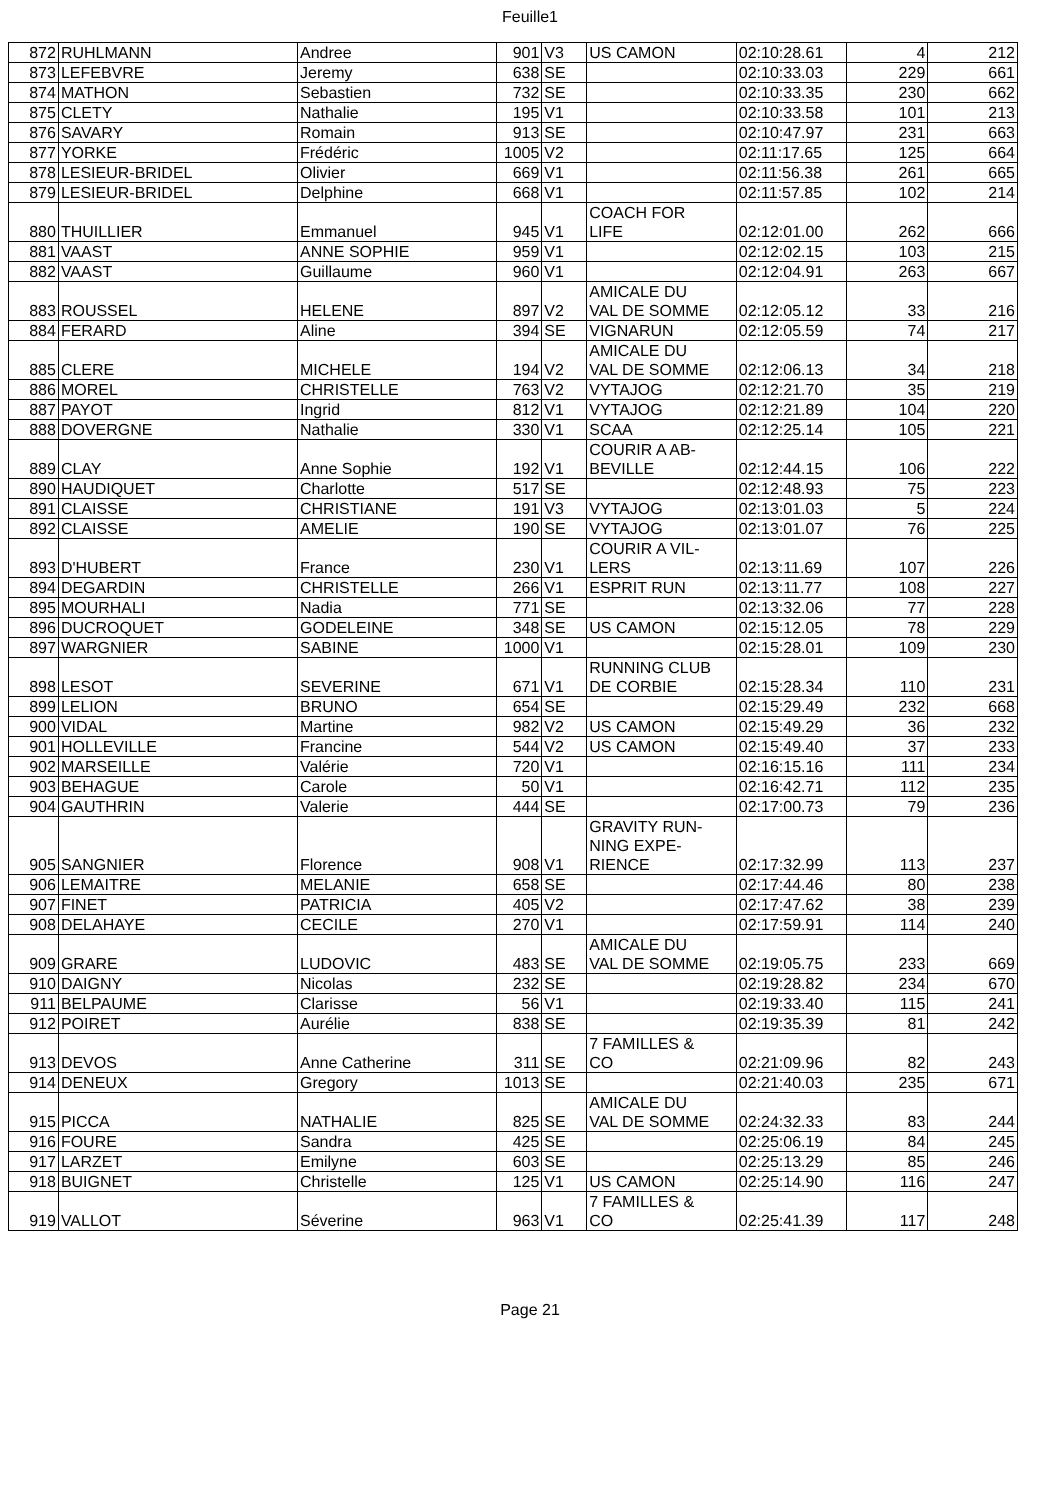Feuille1
| 872 | RUHLMANN | Andree | 901 | V3 | US CAMON | 02:10:28.61 | 4 | 212 |
| 873 | LEFEBVRE | Jeremy | 638 | SE | | 02:10:33.03 | 229 | 661 |
| 874 | MATHON | Sebastien | 732 | SE | | 02:10:33.35 | 230 | 662 |
| 875 | CLETY | Nathalie | 195 | V1 | | 02:10:33.58 | 101 | 213 |
| 876 | SAVARY | Romain | 913 | SE | | 02:10:47.97 | 231 | 663 |
| 877 | YORKE | Frédéric | 1005 | V2 | | 02:11:17.65 | 125 | 664 |
| 878 | LESIEUR-BRIDEL | Olivier | 669 | V1 | | 02:11:56.38 | 261 | 665 |
| 879 | LESIEUR-BRIDEL | Delphine | 668 | V1 | | 02:11:57.85 | 102 | 214 |
| 880 | THUILLIER | Emmanuel | 945 | V1 | COACH FOR LIFE | 02:12:01.00 | 262 | 666 |
| 881 | VAAST | ANNE SOPHIE | 959 | V1 | | 02:12:02.15 | 103 | 215 |
| 882 | VAAST | Guillaume | 960 | V1 | | 02:12:04.91 | 263 | 667 |
| 883 | ROUSSEL | HELENE | 897 | V2 | AMICALE DU VAL DE SOMME | 02:12:05.12 | 33 | 216 |
| 884 | FERARD | Aline | 394 | SE | VIGNARUN | 02:12:05.59 | 74 | 217 |
| 885 | CLERE | MICHELE | 194 | V2 | AMICALE DU VAL DE SOMME | 02:12:06.13 | 34 | 218 |
| 886 | MOREL | CHRISTELLE | 763 | V2 | VYTAJOG | 02:12:21.70 | 35 | 219 |
| 887 | PAYOT | Ingrid | 812 | V1 | VYTAJOG | 02:12:21.89 | 104 | 220 |
| 888 | DOVERGNE | Nathalie | 330 | V1 | SCAA | 02:12:25.14 | 105 | 221 |
| 889 | CLAY | Anne Sophie | 192 | V1 | COURIR A AB- BEVILLE | 02:12:44.15 | 106 | 222 |
| 890 | HAUDIQUET | Charlotte | 517 | SE | | 02:12:48.93 | 75 | 223 |
| 891 | CLAISSE | CHRISTIANE | 191 | V3 | VYTAJOG | 02:13:01.03 | 5 | 224 |
| 892 | CLAISSE | AMELIE | 190 | SE | VYTAJOG | 02:13:01.07 | 76 | 225 |
| 893 | D'HUBERT | France | 230 | V1 | COURIR A VIL- LERS | 02:13:11.69 | 107 | 226 |
| 894 | DEGARDIN | CHRISTELLE | 266 | V1 | ESPRIT RUN | 02:13:11.77 | 108 | 227 |
| 895 | MOURHALI | Nadia | 771 | SE | | 02:13:32.06 | 77 | 228 |
| 896 | DUCROQUET | GODELEINE | 348 | SE | US CAMON | 02:15:12.05 | 78 | 229 |
| 897 | WARGNIER | SABINE | 1000 | V1 | | 02:15:28.01 | 109 | 230 |
| 898 | LESOT | SEVERINE | 671 | V1 | RUNNING CLUB DE CORBIE | 02:15:28.34 | 110 | 231 |
| 899 | LELION | BRUNO | 654 | SE | | 02:15:29.49 | 232 | 668 |
| 900 | VIDAL | Martine | 982 | V2 | US CAMON | 02:15:49.29 | 36 | 232 |
| 901 | HOLLEVILLE | Francine | 544 | V2 | US CAMON | 02:15:49.40 | 37 | 233 |
| 902 | MARSEILLE | Valérie | 720 | V1 | | 02:16:15.16 | 111 | 234 |
| 903 | BEHAGUE | Carole | 50 | V1 | | 02:16:42.71 | 112 | 235 |
| 904 | GAUTHRIN | Valerie | 444 | SE | | 02:17:00.73 | 79 | 236 |
| 905 | SANGNIER | Florence | 908 | V1 | GRAVITY RUN- NING EXPE- RIENCE | 02:17:32.99 | 113 | 237 |
| 906 | LEMAITRE | MELANIE | 658 | SE | | 02:17:44.46 | 80 | 238 |
| 907 | FINET | PATRICIA | 405 | V2 | | 02:17:47.62 | 38 | 239 |
| 908 | DELAHAYE | CECILE | 270 | V1 | | 02:17:59.91 | 114 | 240 |
| 909 | GRARE | LUDOVIC | 483 | SE | AMICALE DU VAL DE SOMME | 02:19:05.75 | 233 | 669 |
| 910 | DAIGNY | Nicolas | 232 | SE | | 02:19:28.82 | 234 | 670 |
| 911 | BELPAUME | Clarisse | 56 | V1 | | 02:19:33.40 | 115 | 241 |
| 912 | POIRET | Aurélie | 838 | SE | | 02:19:35.39 | 81 | 242 |
| 913 | DEVOS | Anne Catherine | 311 | SE | 7 FAMILLES & CO | 02:21:09.96 | 82 | 243 |
| 914 | DENEUX | Gregory | 1013 | SE | | 02:21:40.03 | 235 | 671 |
| 915 | PICCA | NATHALIE | 825 | SE | AMICALE DU VAL DE SOMME | 02:24:32.33 | 83 | 244 |
| 916 | FOURE | Sandra | 425 | SE | | 02:25:06.19 | 84 | 245 |
| 917 | LARZET | Emilyne | 603 | SE | | 02:25:13.29 | 85 | 246 |
| 918 | BUIGNET | Christelle | 125 | V1 | US CAMON | 02:25:14.90 | 116 | 247 |
| 919 | VALLOT | Séverine | 963 | V1 | 7 FAMILLES & CO | 02:25:41.39 | 117 | 248 |
Page 21